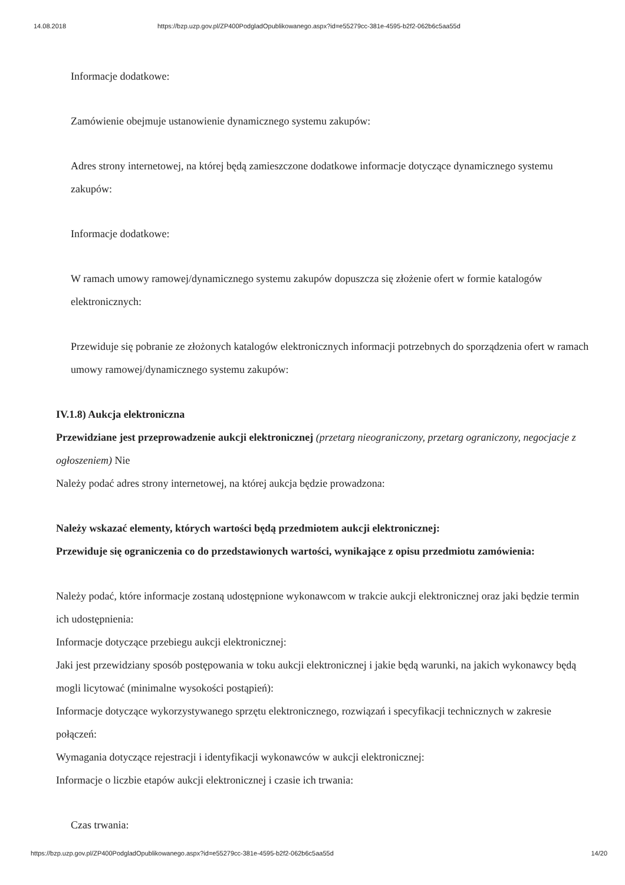14.08.2018 https://bzp.uzp.gov.pl/ZP400PodgladOpublikowanego.aspx?id=e55279cc-381e-4595-b2f2-062b6c5aa55d
Informacje dodatkowe:
Zamówienie obejmuje ustanowienie dynamicznego systemu zakupów:
Adres strony internetowej, na której będą zamieszczone dodatkowe informacje dotyczące dynamicznego systemu zakupów:
Informacje dodatkowe:
W ramach umowy ramowej/dynamicznego systemu zakupów dopuszcza się złożenie ofert w formie katalogów elektronicznych:
Przewiduje się pobranie ze złożonych katalogów elektronicznych informacji potrzebnych do sporządzenia ofert w ramach umowy ramowej/dynamicznego systemu zakupów:
IV.1.8) Aukcja elektroniczna
Przewidziane jest przeprowadzenie aukcji elektronicznej (przetarg nieograniczony, przetarg ograniczony, negocjacje z ogłoszeniem) Nie
Należy podać adres strony internetowej, na której aukcja będzie prowadzona:
Należy wskazać elementy, których wartości będą przedmiotem aukcji elektronicznej:
Przewiduje się ograniczenia co do przedstawionych wartości, wynikające z opisu przedmiotu zamówienia:
Należy podać, które informacje zostaną udostępnione wykonawcom w trakcie aukcji elektronicznej oraz jaki będzie termin ich udostępnienia:
Informacje dotyczące przebiegu aukcji elektronicznej:
Jaki jest przewidziany sposób postępowania w toku aukcji elektronicznej i jakie będą warunki, na jakich wykonawcy będą mogli licytować (minimalne wysokości postąpień):
Informacje dotyczące wykorzystywanego sprzętu elektronicznego, rozwiązań i specyfikacji technicznych w zakresie połączeń:
Wymagania dotyczące rejestracji i identyfikacji wykonawców w aukcji elektronicznej:
Informacje o liczbie etapów aukcji elektronicznej i czasie ich trwania:
Czas trwania:
https://bzp.uzp.gov.pl/ZP400PodgladOpublikowanego.aspx?id=e55279cc-381e-4595-b2f2-062b6c5aa55d 14/20